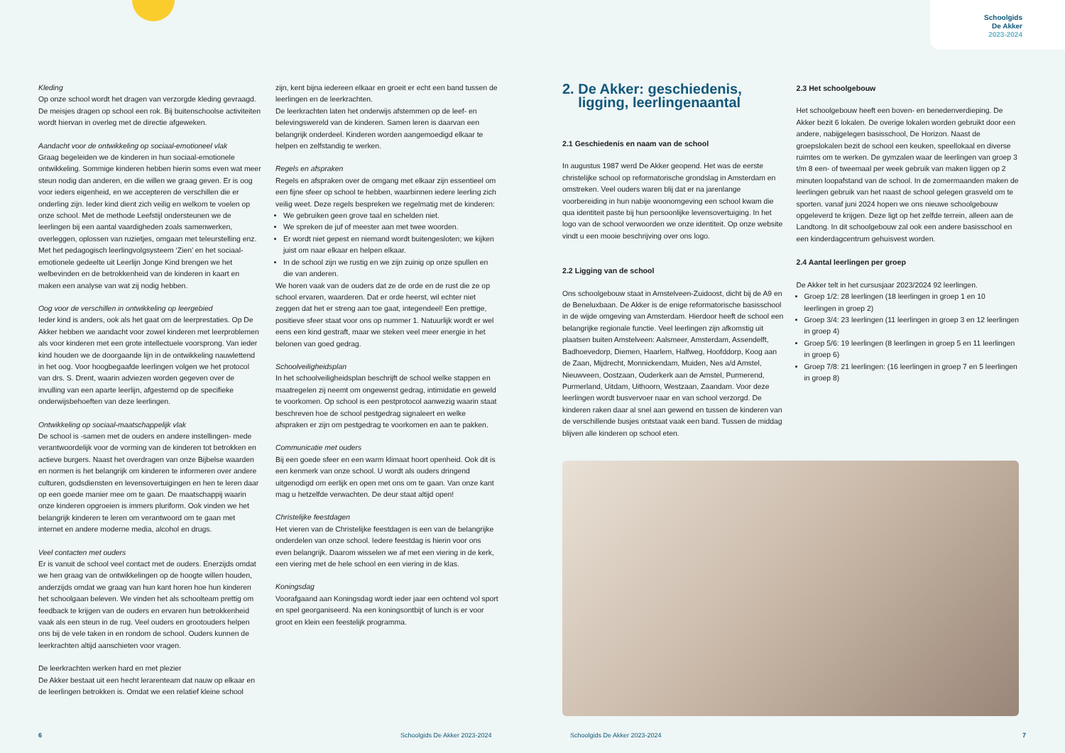Schoolgids
De Akker
2023-2024
Kleding
Op onze school wordt het dragen van verzorgde kleding gevraagd. De meisjes dragen op school een rok. Bij buitenschoolse activiteiten wordt hiervan in overleg met de directie afgeweken.
Aandacht voor de ontwikkeling op sociaal-emotioneel vlak
Graag begeleiden we de kinderen in hun sociaal-emotionele ontwikkeling. Sommige kinderen hebben hierin soms even wat meer steun nodig dan anderen, en die willen we graag geven. Er is oog voor ieders eigenheid, en we accepteren de verschillen die er onderling zijn. Ieder kind dient zich veilig en welkom te voelen op onze school. Met de methode Leefstijl ondersteunen we de leerlingen bij een aantal vaardigheden zoals samenwerken, overleggen, oplossen van ruzietjes, omgaan met teleurstelling enz. Met het pedagogisch leerlingvolgsysteem ‘Zien’ en het sociaal-emotionele gedeelte uit Leerlijn Jonge Kind brengen we het welbevinden en de betrokkenheid van de kinderen in kaart en maken een analyse van wat zij nodig hebben.
Oog voor de verschillen in ontwikkeling op leergebied
Ieder kind is anders, ook als het gaat om de leerprestaties. Op De Akker hebben we aandacht voor zowel kinderen met leerproblemen als voor kinderen met een grote intellectuele voorsprong. Van ieder kind houden we de doorgaande lijn in de ontwikkeling nauwlettend in het oog. Voor hoogbegaafde leerlingen volgen we het protocol van drs. S. Drent, waarin adviezen worden gegeven over de invulling van een aparte leerlijn, afgestemd op de specifieke onderwijsbehoeften van deze leerlingen.
Ontwikkeling op sociaal-maatschappelijk vlak
De school is -samen met de ouders en andere instellingen- mede verantwoordelijk voor de vorming van de kinderen tot betrokken en actieve burgers. Naast het overdragen van onze Bijbelse waarden en normen is het belangrijk om kinderen te informeren over andere culturen, godsdiensten en levensovertuigingen en hen te leren daar op een goede manier mee om te gaan. De maatschappij waarin onze kinderen opgroeien is immers pluriform. Ook vinden we het belangrijk kinderen te leren om verantwoord om te gaan met internet en andere moderne media, alcohol en drugs.
Veel contacten met ouders
Er is vanuit de school veel contact met de ouders. Enerzijds omdat we hen graag van de ontwikkelingen op de hoogte willen houden, anderzijds omdat we graag van hun kant horen hoe hun kinderen het schoolgaan beleven. We vinden het als schoolteam prettig om feedback te krijgen van de ouders en ervaren hun betrokkenheid vaak als een steun in de rug. Veel ouders en grootouders helpen ons bij de vele taken in en rondom de school. Ouders kunnen de leerkrachten altijd aanschieten voor vragen.
De leerkrachten werken hard en met plezier
De Akker bestaat uit een hecht lerarenteam dat nauw op elkaar en de leerlingen betrokken is. Omdat we een relatief kleine school
zijn, kent bijna iedereen elkaar en groeit er echt een band tussen de leerlingen en de leerkrachten.
De leerkrachten laten het onderwijs afstemmen op de leef- en belevingswereld van de kinderen. Samen leren is daarvan een belangrijk onderdeel. Kinderen worden aangemoedigd elkaar te helpen en zelfstandig te werken.
Regels en afspraken
Regels en afspraken over de omgang met elkaar zijn essentieel om een fijne sfeer op school te hebben, waarbinnen iedere leerling zich veilig weet. Deze regels bespreken we regelmatig met de kinderen:
We gebruiken geen grove taal en schelden niet.
We spreken de juf of meester aan met twee woorden.
Er wordt niet gepest en niemand wordt buitengesloten; we kijken juist om naar elkaar en helpen elkaar.
In de school zijn we rustig en we zijn zuinig op onze spullen en die van anderen.
We horen vaak van de ouders dat ze de orde en de rust die ze op school ervaren, waarderen. Dat er orde heerst, wil echter niet zeggen dat het er streng aan toe gaat, integendeel! Een prettige, positieve sfeer staat voor ons op nummer 1. Natuurlijk wordt er wel eens een kind gestraft, maar we steken veel meer energie in het belonen van goed gedrag.
Schoolveiligheidsplan
In het schoolveiligheidsplan beschrijft de school welke stappen en maatregelen zij neemt om ongewenst gedrag, intimidatie en geweld te voorkomen. Op school is een pestprotocol aanwezig waarin staat beschreven hoe de school pestgedrag signaleert en welke afspraken er zijn om pestgedrag te voorkomen en aan te pakken.
Communicatie met ouders
Bij een goede sfeer en een warm klimaat hoort openheid. Ook dit is een kenmerk van onze school. U wordt als ouders dringend uitgenodigd om eerlijk en open met ons om te gaan. Van onze kant mag u hetzelfde verwachten. De deur staat altijd open!
Christelijke feestdagen
Het vieren van de Christelijke feestdagen is een van de belangrijke onderdelen van onze school. Iedere feestdag is hierin voor ons even belangrijk. Daarom wisselen we af met een viering in de kerk, een viering met de hele school en een viering in de klas.
Koningsdag
Voorafgaand aan Koningsdag wordt ieder jaar een ochtend vol sport en spel georganiseerd. Na een koningsontbijt of lunch is er voor groot en klein een feestelijk programma.
2. De Akker: geschiedenis,
ligging, leerlingenaantal
2.1 Geschiedenis en naam van de school
In augustus 1987 werd De Akker geopend. Het was de eerste christelijke school op reformatorische grondslag in Amsterdam en omstreken. Veel ouders waren blij dat er na jarenlange voorbereiding in hun nabije woonomgeving een school kwam die qua identiteit paste bij hun persoonlijke levensovertuiging. In het logo van de school verwoorden we onze identiteit. Op onze website vindt u een mooie beschrijving over ons logo.
2.2 Ligging van de school
Ons schoolgebouw staat in Amstelveen-Zuidoost, dicht bij de A9 en de Beneluxbaan. De Akker is de enige reformatorische basisschool in de wijde omgeving van Amsterdam. Hierdoor heeft de school een belangrijke regionale functie. Veel leerlingen zijn afkomstig uit plaatsen buiten Amstelveen: Aalsmeer, Amsterdam, Assendelft, Badhoevedorp, Diemen, Haarlem, Halfweg, Hoofddorp, Koog aan de Zaan, Mijdrecht, Monnickendam, Muiden, Nes a/d Amstel, Nieuwveen, Oostzaan, Ouderkerk aan de Amstel, Purmerend, Purmerland, Uitdam, Uithoorn, Westzaan, Zaandam. Voor deze leerlingen wordt busvervoer naar en van school verzorgd. De kinderen raken daar al snel aan gewend en tussen de kinderen van de verschillende busjes ontstaat vaak een band. Tussen de middag blijven alle kinderen op school eten.
2.3 Het schoolgebouw
Het schoolgebouw heeft een boven- en benedenverdieping. De Akker bezit 6 lokalen. De overige lokalen worden gebruikt door een andere, nabijgelegen basisschool, De Horizon. Naast de groepslokalen bezit de school een keuken, speellokaal en diverse ruimtes om te werken. De gymzalen waar de leerlingen van groep 3 t/m 8 een- of tweemaal per week gebruik van maken liggen op 2 minuten loopafstand van de school. In de zomermaanden maken de leerlingen gebruik van het naast de school gelegen grasveld om te sporten. vanaf juni 2024 hopen we ons nieuwe schoolgebouw opgeleverd te krijgen. Deze ligt op het zelfde terrein, alleen aan de Landtong. In dit schoolgebouw zal ook een andere basisschool en een kinderdagcentrum gehuisvest worden.
2.4 Aantal leerlingen per groep
De Akker telt in het cursusjaar 2023/2024 92 leerlingen.
Groep 1/2: 28 leerlingen (18 leerlingen in groep 1 en 10 leerlingen in groep 2)
Groep 3/4: 23 leerlingen (11 leerlingen in groep 3 en 12 leerlingen in groep 4)
Groep 5/6: 19 leerlingen (8 leerlingen in groep 5 en 11 leerlingen in groep 6)
Groep 7/8: 21 leerlingen: (16 leerlingen in groep 7 en 5 leerlingen in groep 8)
6 Schoolgids De Akker 2023-2024 Schoolgids De Akker 2023-2024 7